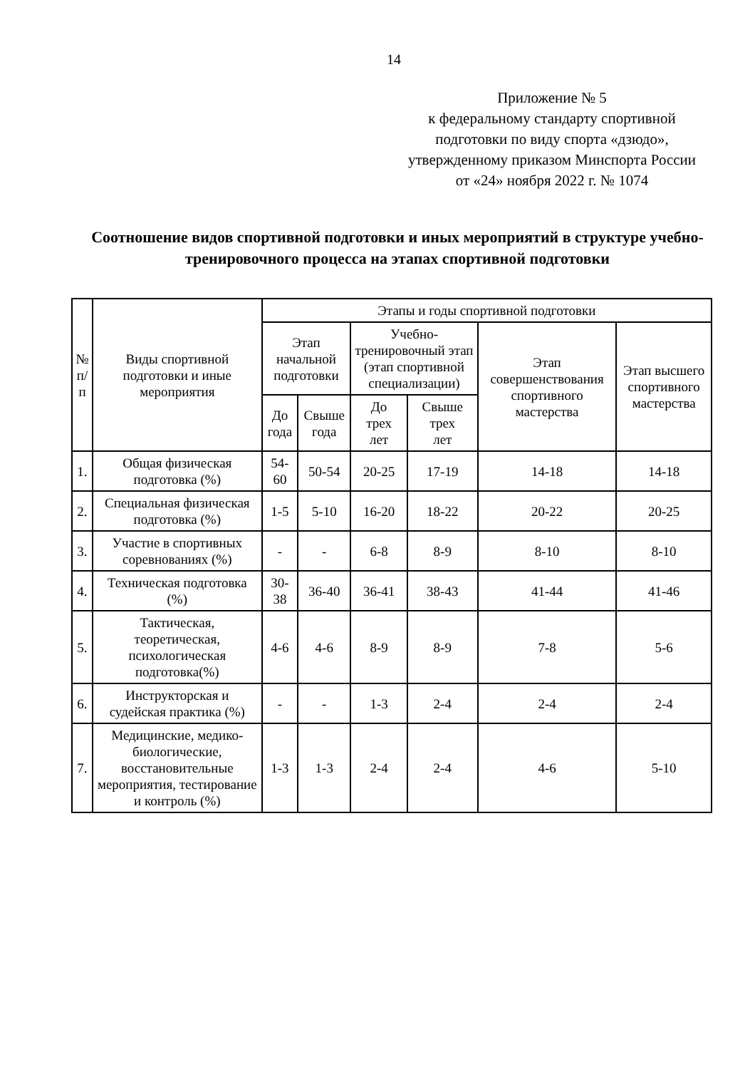14
Приложение № 5
к федеральному стандарту спортивной подготовки по виду спорта «дзюдо», утвержденному приказом Минспорта России
от «24» ноября 2022 г. № 1074
Соотношение видов спортивной подготовки и иных мероприятий в структуре учебно-тренировочного процесса на этапах спортивной подготовки
| № п/п | Виды спортивной подготовки и иные мероприятия | Этапы и годы спортивной подготовки | | | | | |
| --- | --- | --- | --- | --- | --- | --- | --- |
| | | Этап начальной подготовки | | Учебно-тренировочный этап (этап спортивной специализации) | | Этап совершенствования спортивного мастерства | Этап высшего спортивного мастерства |
| | | До года | Свыше года | До трех лет | Свыше трех лет | | |
| 1. | Общая физическая подготовка (%) | 54-60 | 50-54 | 20-25 | 17-19 | 14-18 | 14-18 |
| 2. | Специальная физическая подготовка (%) | 1-5 | 5-10 | 16-20 | 18-22 | 20-22 | 20-25 |
| 3. | Участие в спортивных соревнованиях (%) | - | - | 6-8 | 8-9 | 8-10 | 8-10 |
| 4. | Техническая подготовка (%) | 30-38 | 36-40 | 36-41 | 38-43 | 41-44 | 41-46 |
| 5. | Тактическая, теоретическая, психологическая подготовка(%) | 4-6 | 4-6 | 8-9 | 8-9 | 7-8 | 5-6 |
| 6. | Инструкторская и судейская практика (%) | - | - | 1-3 | 2-4 | 2-4 | 2-4 |
| 7. | Медицинские, медико-биологические, восстановительные мероприятия, тестирование и контроль (%) | 1-3 | 1-3 | 2-4 | 2-4 | 4-6 | 5-10 |